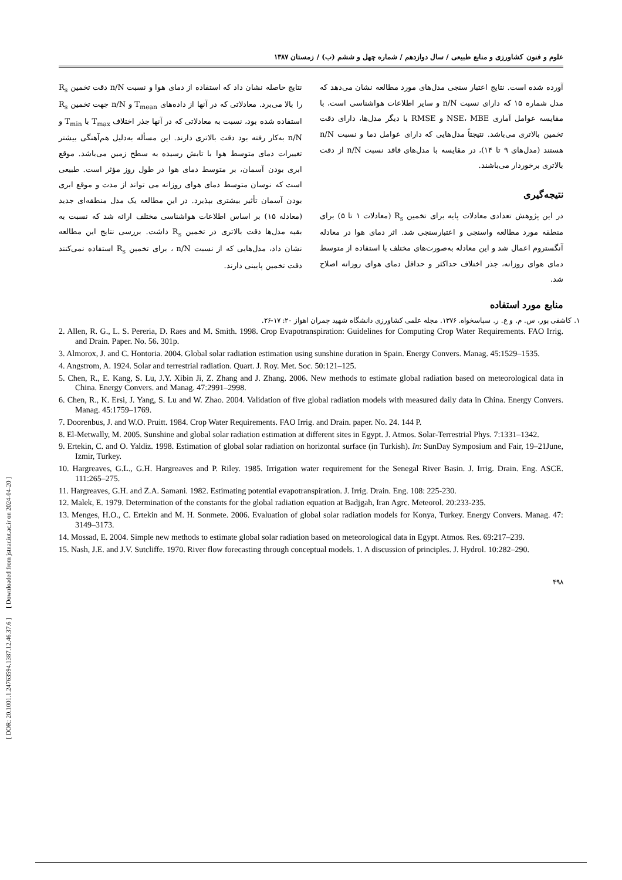[ DOR: 20.1001.1.24763594.1387.12.46.37.6 ] [ Downloaded from jstnar.iut.ac.ir on 2024-04-20 ]
علوم و فنون کشاورزی و منابع طبیعی / سال دوازدهم / شماره چهل و ششم (ب) / زمستان ۱۳۸۷
آورده شده است. نتایج اعتبار سنجی مدل‌های مورد مطالعه نشان می‌دهد که مدل شماره ۱۵ که دارای نسبت n/N و سایر اطلاعات هواشناسی است، با مقایسه عوامل آماری NSE، MBE و RMSE با دیگر مدل‌ها، دارای دقت تخمین بالاتری می‌باشد. نتیجتاً مدل‌هایی که دارای عوامل دما و نسبت n/N هستند (مدل‌های ۹ تا ۱۴)، در مقایسه با مدل‌های فاقد نسبت n/N از دقت بالاتری برخوردار می‌باشند.
نتیجه‌گیری
در این پژوهش تعدادی معادلات پایه برای تخمین R<sub>s</sub> (معادلات ۱ تا ۵) برای منطقه مورد مطالعه واسنجی و اعتبارسنجی شد. اثر دمای هوا در معادله آنگستروم اعمال شد و این معادله به‌صورت‌های مختلف با استفاده از متوسط دمای هوای روزانه، جذر اختلاف حداکثر و حداقل دمای هوای روزانه اصلاح شد.
نتایج حاصله نشان داد که استفاده از دمای هوا و نسبت n/N دقت تخمین R<sub>s</sub> را بالا می‌برد. معادلاتی که در آنها از داده‌های T<sub>mean</sub> و n/N جهت تخمین R<sub>s</sub> استفاده شده بود، نسبت به معادلاتی که در آنها جذر اختلاف T<sub>max</sub> با T<sub>min</sub> و n/N به‌کار رفته بود دقت بالاتری دارند. این مسأله به‌دلیل هم‌آهنگی بیشتر تغییرات دمای متوسط هوا با تابش رسیده به سطح زمین می‌باشد. موقع ابری بودن آسمان، بر متوسط دمای هوا در طول روز مؤثر است. طبیعی است که نوسان متوسط دمای هوای روزانه می تواند از مدت و موقع ابری بودن آسمان تأثیر بیشتری بپذیرد. در این مطالعه یک مدل منطقه‌ای جدید (معادله ۱۵) بر اساس اطلاعات هواشناسی مختلف ارائه شد که نسبت به بقیه مدل‌ها دقت بالاتری در تخمین R<sub>s</sub> داشت. بررسی نتایج این مطالعه نشان داد، مدل‌هایی که از نسبت n/N ، برای تخمین R<sub>s</sub> استفاده نمی‌کنند دقت تخمین پایینی دارند.
منابع مورد استفاده
۱. کاشفی پور، س. م. و ع. ر. سپاسخواه. ۱۳۷۶. مجله علمی کشاورزی دانشگاه شهید چمران اهواز ۲۰: ۱۷-۲۶.
2. Allen, R. G., L. S. Pereria, D. Raes and M. Smith. 1998. Crop Evapotranspiration: Guidelines for Computing Crop Water Requirements. FAO Irrig. and Drain. Paper. No. 56. 301p.
3. Almorox, J. and C. Hontoria. 2004. Global solar radiation estimation using sunshine duration in Spain. Energy Convers. Manag. 45:1529–1535.
4. Angstrom, A. 1924. Solar and terrestrial radiation. Quart. J. Roy. Met. Soc. 50:121–125.
5. Chen, R., E. Kang, S. Lu, J.Y. Xibin Ji, Z. Zhang and J. Zhang. 2006. New methods to estimate global radiation based on meteorological data in China. Energy Convers. and Manag. 47:2991–2998.
6. Chen, R., K. Ersi, J. Yang, S. Lu and W. Zhao. 2004. Validation of five global radiation models with measured daily data in China. Energy Convers. Manag. 45:1759–1769.
7. Doorenbus, J. and W.O. Pruitt. 1984. Crop Water Requirements. FAO Irrig. and Drain. paper. No. 24. 144 P.
8. El-Metwally, M. 2005. Sunshine and global solar radiation estimation at different sites in Egypt. J. Atmos. Solar-Terrestrial Phys. 7:1331–1342.
9. Ertekin, C. and O. Yaldiz. 1998. Estimation of global solar radiation on horizontal surface (in Turkish). In: SunDay Symposium and Fair, 19–21June, Izmir, Turkey.
10. Hargreaves, G.L., G.H. Hargreaves and P. Riley. 1985. Irrigation water requirement for the Senegal River Basin. J. Irrig. Drain. Eng. ASCE. 111:265–275.
11. Hargreaves, G.H. and Z.A. Samani. 1982. Estimating potential evapotranspiration. J. Irrig. Drain. Eng. 108: 225-230.
12. Malek, E. 1979. Determination of the constants for the global radiation equation at Badjgah, Iran Agrc. Meteorol. 20:233-235.
13. Menges, H.O., C. Ertekin and M. H. Sonmete. 2006. Evaluation of global solar radiation models for Konya, Turkey. Energy Convers. Manag. 47: 3149–3173.
14. Mossad, E. 2004. Simple new methods to estimate global solar radiation based on meteorological data in Egypt. Atmos. Res. 69:217–239.
15. Nash, J.E. and J.V. Sutcliffe. 1970. River flow forecasting through conceptual models. 1. A discussion of principles. J. Hydrol. 10:282–290.
۴۹۸